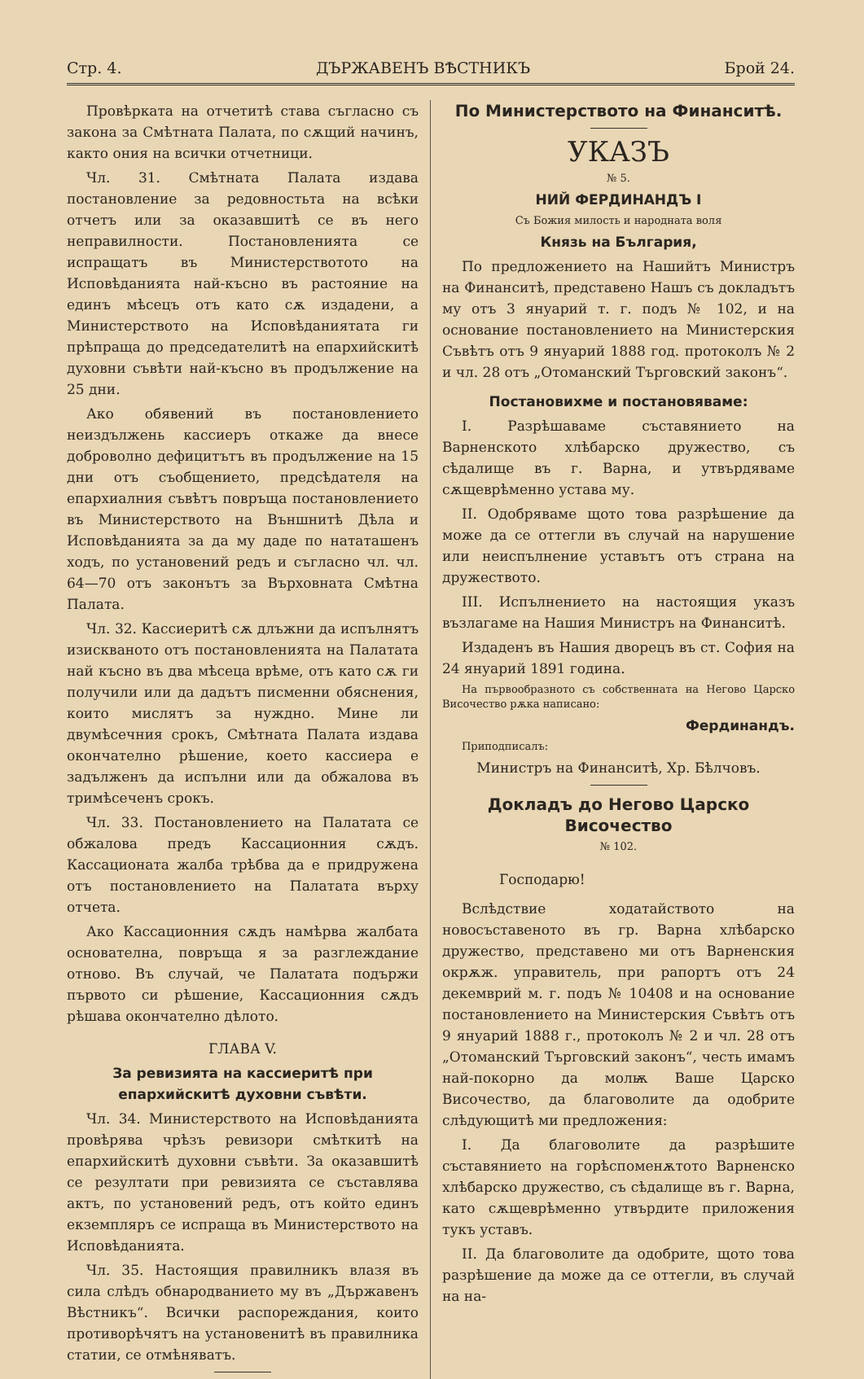Стр. 4. ДЪРЖАВЕНЪ ВѢСТНИКЪ Брой 24.
Провѣрката на отчетитѣ става съгласно съ закона за Смѣтната Палата, по сѫщий начинъ, както ония на всички отчетници.
Чл. 31. Смѣтната Палата издава постановление за редовностьта на всѣки отчетъ или за оказавшитѣ се въ него неправилности. Постановленията се испращатъ въ Министерствотото на Исповѣданията най-късно въ растояние на единъ мѣсецъ отъ като сѫ издадени, а Министерството на Исповѣданиятата ги прѣпраща до председателитѣ на епархийскитѣ духовни съвѣти най-късно въ продължение на 25 дни.
Ако обявений въ постановлението неиздължень кассиеръ откаже да внесе доброволно дефицитътъ въ продължение на 15 дни отъ съобщението, предсѣдателя на епархиалния съвѣтъ повръща постановлението въ Министерството на Външнитѣ Дѣла и Исповѣданията за да му даде по нататашенъ ходъ, по установений редъ и съгласно чл. чл. 64—70 отъ законътъ за Върховната Смѣтна Палата.
Чл. 32. Кассиеритѣ сѫ длъжни да испълнятъ изискваното отъ постановленията на Палатата най късно въ два мѣсеца врѣме, отъ като сѫ ги получили или да дадътъ писменни обяснения, които мислятъ за нуждно. Мине ли двумѣсечния срокъ, Смѣтната Палата издава окончателно рѣшение, което кассиера е задълженъ да испълни или да обжалова въ тримѣсеченъ срокъ.
Чл. 33. Постановлението на Палатата се обжалова предъ Кассационния сѫдъ. Кассационата жалба трѣбва да е придружена отъ постановлението на Палатата върху отчета.
Ако Кассационния сѫдъ намѣрва жалбата основателна, повръща я за разглеждание отново. Въ случай, че Палатата подържи първото си рѣшение, Кассационния сѫдъ рѣшава окончателно дѣлото.
ГЛАВА V.
За ревизията на кассиеритѣ при епархийскитѣ духовни съвѣти.
Чл. 34. Министерството на Исповѣданията провѣрява чрѣзъ ревизори смѣткитѣ на епархийскитѣ духовни съвѣти. За оказавшитѣ се резултати при ревизията се съставлява актъ, по установений редъ, отъ който единъ екземпляръ се испраща въ Министерството на Исповѣданията.
Чл. 35. Настоящия правилникъ влазя въ сила слѣдъ обнародванието му въ „Държавенъ Вѣстникъ“. Всички распореждания, които противорѣчятъ на установенитѣ въ правилника статии, се отмѣняватъ.
По Министерството на Финанситѣ.
УКАЗЪ
№ 5.
НИЙ ФЕРДИНАНДЪ I
Съ Божия милость и народната воля
Князь на България,
По предложението на Нашийтъ Министръ на Финанситѣ, представено Нашъ съ докладътъ му отъ 3 януарий т. г. подъ № 102, и на основание постановлението на Министерския Съвѣтъ отъ 9 януарий 1888 год. протоколъ № 2 и чл. 28 отъ „Отоманский Търговский законъ“.
Постановихме и постановяваме:
I. Разрѣшаваме съставянието на Варненското хлѣбарско дружество, съ сѣдалище въ г. Варна, и утвърдяваме сѫщеврѣменно устава му.
II. Одобряваме щото това разрѣшение да може да се оттегли въ случай на нарушение или неиспълнение уставътъ отъ страна на дружеството.
III. Испълнението на настоящия указъ възлагаме на Нашия Министръ на Финанситѣ.
Издаденъ въ Нашия дворецъ въ ст. София на 24 януарий 1891 година.
На първообразното съ собственната на Негово Царско Височество рѫка написано:
Фердинандъ.
Приподписалъ:
Министръ на Финанситѣ, Хр. Бѣлчовъ.
Докладъ до Негово Царско Височество
№ 102.
Господарю!
Вслѣдствие ходатайството на новосъставеното въ гр. Варна хлѣбарско дружество, представено ми отъ Варненския окрѫж. управитель, при рапортъ отъ 24 декемврий м. г. подъ № 10408 и на основание постановлението на Министерския Съвѣтъ отъ 9 януарий 1888 г., протоколъ № 2 и чл. 28 отъ „Отоманский Търговский законъ“, честь имамъ най-покорно да молѭ Ваше Царско Височество, да благоволите да одобрите слѣдующитѣ ми предложения:
I. Да благоволите да разрѣшите съставянието на горѣспоменѫтото Варненско хлѣбарско дружество, съ сѣдалище въ г. Варна, като сѫщеврѣменно утвърдите приложения тукъ уставъ.
II. Да благоволите да одобрите, щото това разрѣшение да може да се оттегли, въ случай на на-